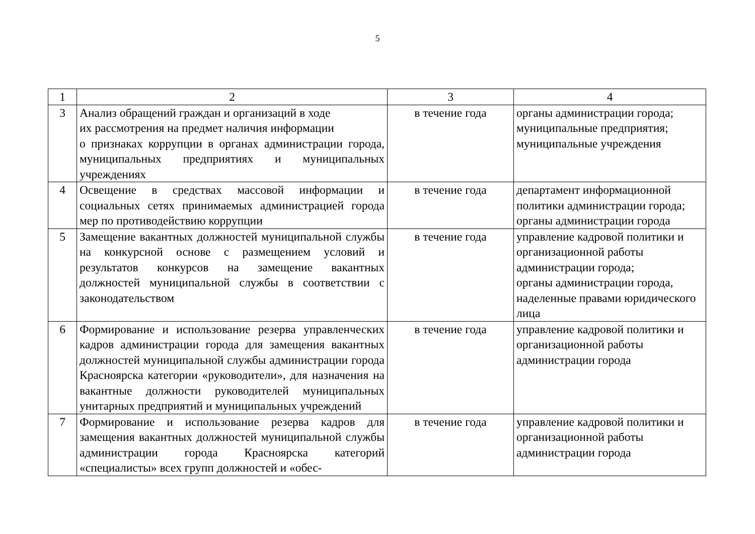5
| 1 | 2 | 3 | 4 |
| 3 | Анализ обращений граждан и организаций в ходе их рассмотрения на предмет наличия информации о признаках коррупции в органах администрации города, муниципальных предприятиях и муниципальных учреждениях | в течение года | органы администрации города; муниципальные предприятия; муниципальные учреждения |
| 4 | Освещение в средствах массовой информации и социальных сетях принимаемых администрацией города мер по противодействию коррупции | в течение года | департамент информационной политики администрации города; органы администрации города |
| 5 | Замещение вакантных должностей муниципальной службы на конкурсной основе с размещением условий и результатов конкурсов на замещение вакантных должностей муниципальной службы в соответствии с законодательством | в течение года | управление кадровой политики и организационной работы администрации города; органы администрации города, наделенные правами юридического лица |
| 6 | Формирование и использование резерва управленческих кадров администрации города для замещения вакантных должностей муниципальной службы администрации города Красноярска категории «руководители», для назначения на вакантные должности руководителей муниципальных унитарных предприятий и муниципальных учреждений | в течение года | управление кадровой политики и организационной работы администрации города |
| 7 | Формирование и использование резерва кадров для замещения вакантных должностей муниципальной службы администрации города Красноярска категорий «специалисты» всех групп должностей и «обес- | в течение года | управление кадровой политики и организационной работы администрации города |